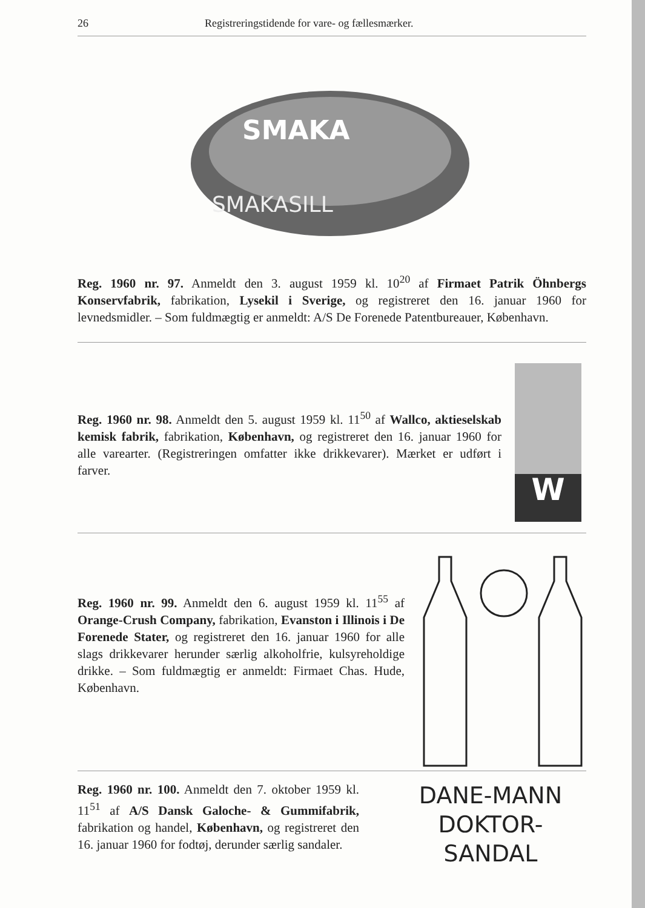26 Registreringstidende for vare- og fællesmærker.
SMAKA
SMAKASILL
Reg. 1960 nr. 97. Anmeldt den 3. august 1959 kl. 10<sup>20</sup> af Firmaet Patrik Öhnbergs Konservfabrik, fabrikation, Lysekil i Sverige, og registreret den 16. januar 1960 for levnedsmidler. – Som fuldmægtig er anmeldt: A/S De Forenede Patentbureauer, København.
W
Reg. 1960 nr. 98. Anmeldt den 5. august 1959 kl. 11<sup>50</sup> af Wallco, aktieselskab kemisk fabrik, fabrikation, København, og registreret den 16. januar 1960 for alle varearter. (Registreringen omfatter ikke drikkevarer). Mærket er udført i farver.
Reg. 1960 nr. 99. Anmeldt den 6. august 1959 kl. 11<sup>55</sup> af Orange-Crush Company, fabrikation, Evanston i Illinois i De Forenede Stater, og registreret den 16. januar 1960 for alle slags drikkevarer herunder særlig alkoholfrie, kulsyreholdige drikke. – Som fuldmægtig er anmeldt: Firmaet Chas. Hude, København.
Reg. 1960 nr. 100. Anmeldt den 7. oktober 1959 kl. 11<sup>51</sup> af A/S Dansk Galoche- & Gummifabrik, fabrikation og handel, København, og registreret den 16. januar 1960 for fodtøj, derunder særlig sandaler.
DANE-MANN
DOKTOR-SANDAL